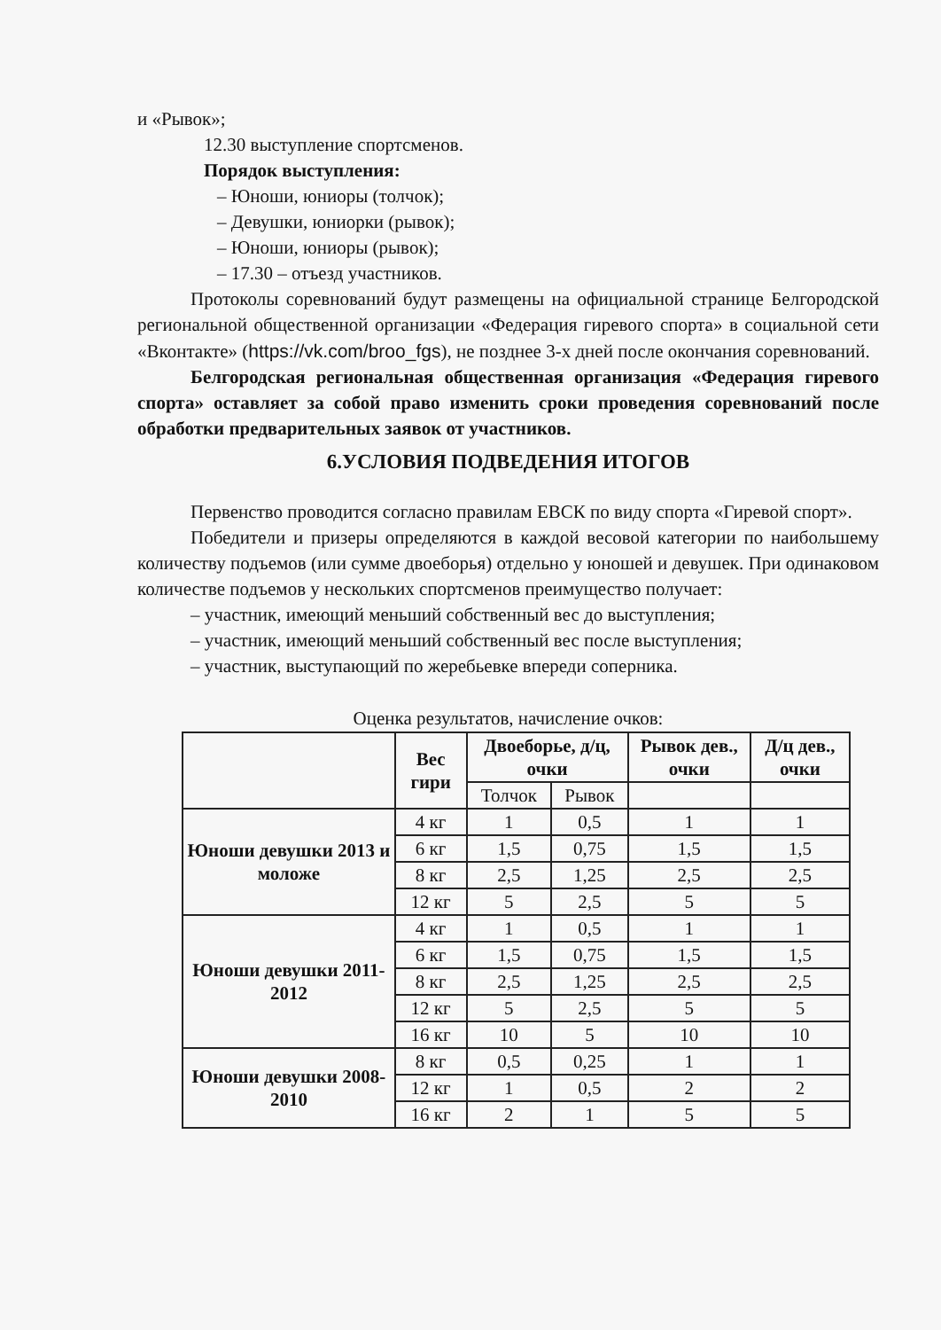и «Рывок»;
12.30 выступление спортсменов.
Порядок выступления:
– Юноши, юниоры (толчок);
– Девушки, юниорки (рывок);
– Юноши, юниоры (рывок);
– 17.30 – отъезд участников.
Протоколы соревнований будут размещены на официальной странице Белгородской региональной общественной организации «Федерация гиревого спорта» в социальной сети «Вконтакте» (https://vk.com/broo_fgs), не позднее 3-х дней после окончания соревнований.
Белгородская региональная общественная организация «Федерация гиревого спорта» оставляет за собой право изменить сроки проведения соревнований после обработки предварительных заявок от участников.
6.УСЛОВИЯ ПОДВЕДЕНИЯ ИТОГОВ
Первенство проводится согласно правилам ЕВСК по виду спорта «Гиревой спорт».
Победители и призеры определяются в каждой весовой категории по наибольшему количеству подъемов (или сумме двоеборья) отдельно у юношей и девушек. При одинаковом количестве подъемов у нескольких спортсменов преимущество получает:
– участник, имеющий меньший собственный вес до выступления;
– участник, имеющий меньший собственный вес после выступления;
– участник, выступающий по жеребьевке впереди соперника.
Оценка результатов, начисление очков:
| | Вес гири | Двоеборье, д/ц, очки | | Рывок дев., очки | Д/ц дев., очки |
| --- | --- | --- | --- | --- | --- |
| | | Толчок | Рывок | | |
| Юноши девушки 2013 и моложе | 4 кг | 1 | 0,5 | 1 | 1 |
| | 6 кг | 1,5 | 0,75 | 1,5 | 1,5 |
| | 8 кг | 2,5 | 1,25 | 2,5 | 2,5 |
| | 12 кг | 5 | 2,5 | 5 | 5 |
| Юноши девушки 2011-2012 | 4 кг | 1 | 0,5 | 1 | 1 |
| | 6 кг | 1,5 | 0,75 | 1,5 | 1,5 |
| | 8 кг | 2,5 | 1,25 | 2,5 | 2,5 |
| | 12 кг | 5 | 2,5 | 5 | 5 |
| | 16 кг | 10 | 5 | 10 | 10 |
| Юноши девушки 2008-2010 | 8 кг | 0,5 | 0,25 | 1 | 1 |
| | 12 кг | 1 | 0,5 | 2 | 2 |
| | 16 кг | 2 | 1 | 5 | 5 |